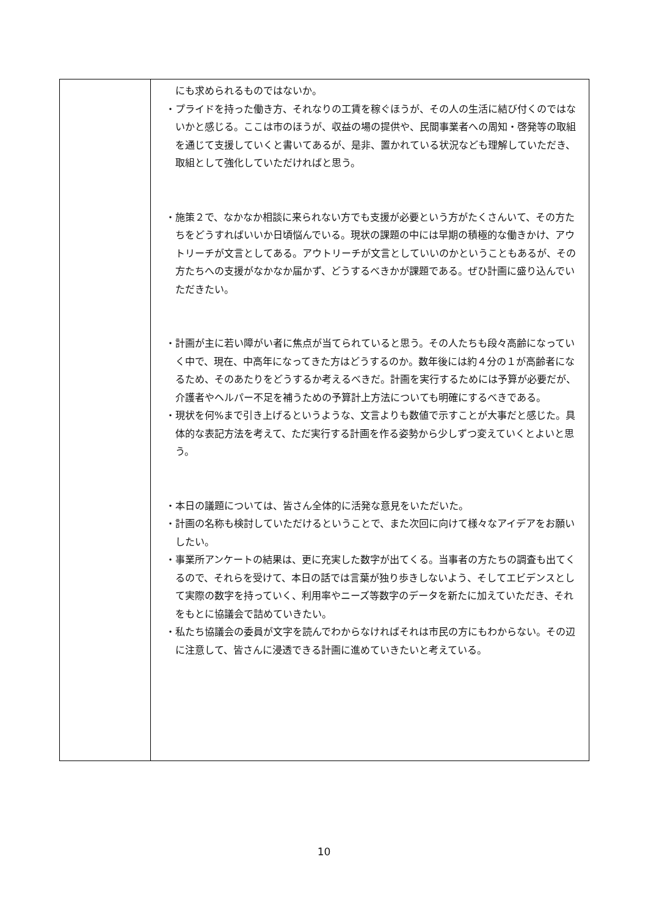| | にも求められるものではないか。 ・プライドを持った働き方、それなりの工賃を稼ぐほうが、その人の生活に結び付くのではないかと感じる。ここは市のほうが、収益の場の提供や、民間事業者への周知・啓発等の取組を通じて支援していくと書いてあるが、是非、置かれている状況なども理解していただき、取組として強化していただければと思う。 ・施策２で、なかなか相談に来られない方でも支援が必要という方がたくさんいて、その方たちをどうすればいいか日頃悩んでいる。現状の課題の中には早期の積極的な働きかけ、アウトリーチが文言としてある。アウトリーチが文言としていいのかということもあるが、その方たちへの支援がなかなか届かず、どうするべきかが課題である。ぜひ計画に盛り込んでいただきたい。 ・計画が主に若い障がい者に焦点が当てられていると思う。その人たちも段々高齢になっていく中で、現在、中高年になってきた方はどうするのか。数年後には約４分の１が高齢者になるため、そのあたりをどうするか考えるべきだ。計画を実行するためには予算が必要だが、介護者やヘルパー不足を補うための予算計上方法についても明確にするべきである。 ・現状を何%まで引き上げるというような、文言よりも数値で示すことが大事だと感じた。具体的な表記方法を考えて、ただ実行する計画を作る姿勢から少しずつ変えていくとよいと思う。 ・本日の議題については、皆さん全体的に活発な意見をいただいた。 ・計画の名称も検討していただけるということで、また次回に向けて様々なアイデアをお願いしたい。 ・事業所アンケートの結果は、更に充実した数字が出てくる。当事者の方たちの調査も出てくるので、それらを受けて、本日の話では言葉が独り歩きしないよう、そしてエビデンスとして実際の数字を持っていく、利用率やニーズ等数字のデータを新たに加えていただき、それをもとに協議会で詰めていきたい。 ・私たち協議会の委員が文字を読んでわからなければそれは市民の方にもわからない。その辺に注意して、皆さんに浸透できる計画に進めていきたいと考えている。 |
10